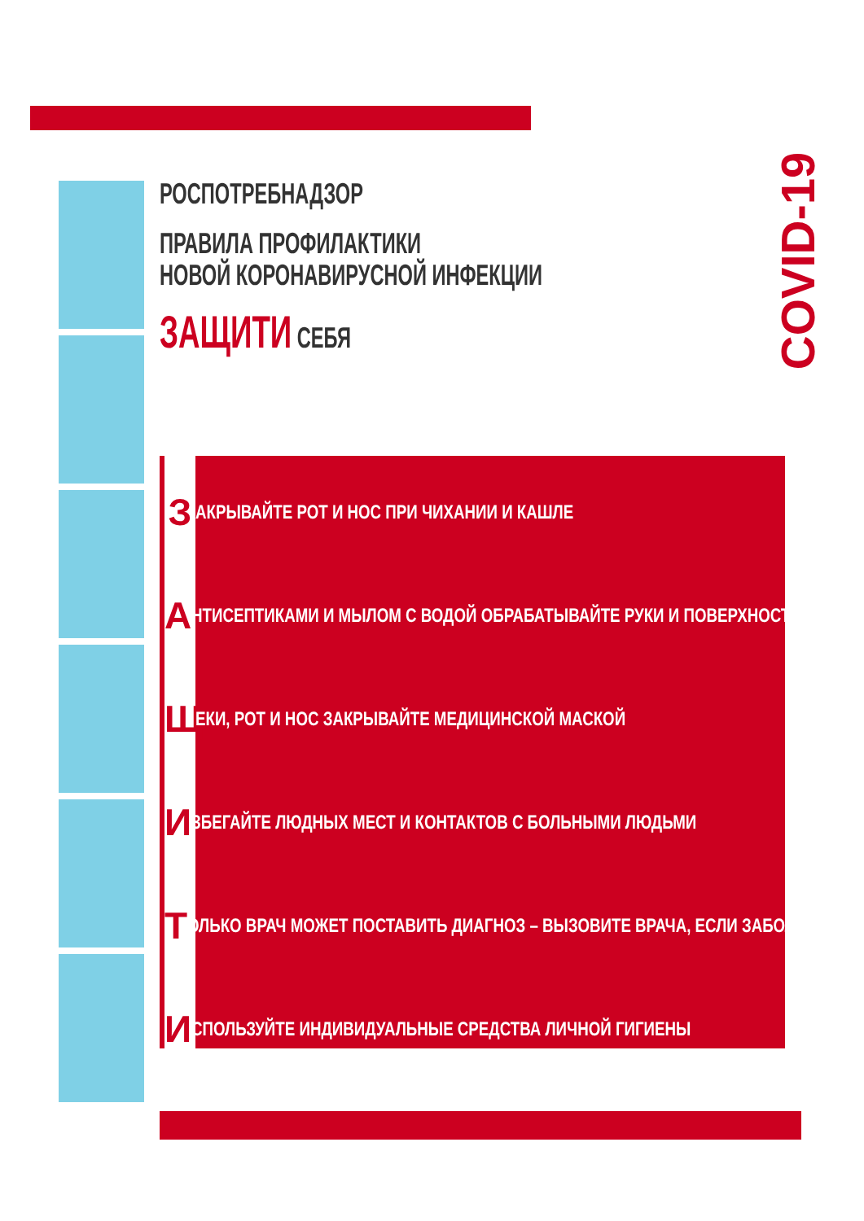COVID-19
РОСПОТРЕБНАДЗОР
ПРАВИЛА ПРОФИЛАКТИКИ
НОВОЙ КОРОНАВИРУСНОЙ ИНФЕКЦИИ
ЗАЩИТИ СЕБЯ
З АКРЫВАЙТЕ РОТ И НОС ПРИ ЧИХАНИИ И КАШЛЕ
А НТИСЕПТИКАМИ И МЫЛОМ С ВОДОЙ ОБРАБАТЫВАЙТЕ РУКИ И ПОВЕРХНОСТИ
Щ ЕКИ, РОТ И НОС ЗАКРЫВАЙТЕ МЕДИЦИНСКОЙ МАСКОЙ
И ЗБЕГАЙТЕ ЛЮДНЫХ МЕСТ И КОНТАКТОВ С БОЛЬНЫМИ ЛЮДЬМИ
Т ОЛЬКО ВРАЧ МОЖЕТ ПОСТАВИТЬ ДИАГНОЗ – ВЫЗОВИТЕ ВРАЧА, ЕСЛИ ЗАБОЛЕЛИ
И СПОЛЬЗУЙТЕ ИНДИВИДУАЛЬНЫЕ СРЕДСТВА ЛИЧНОЙ ГИГИЕНЫ